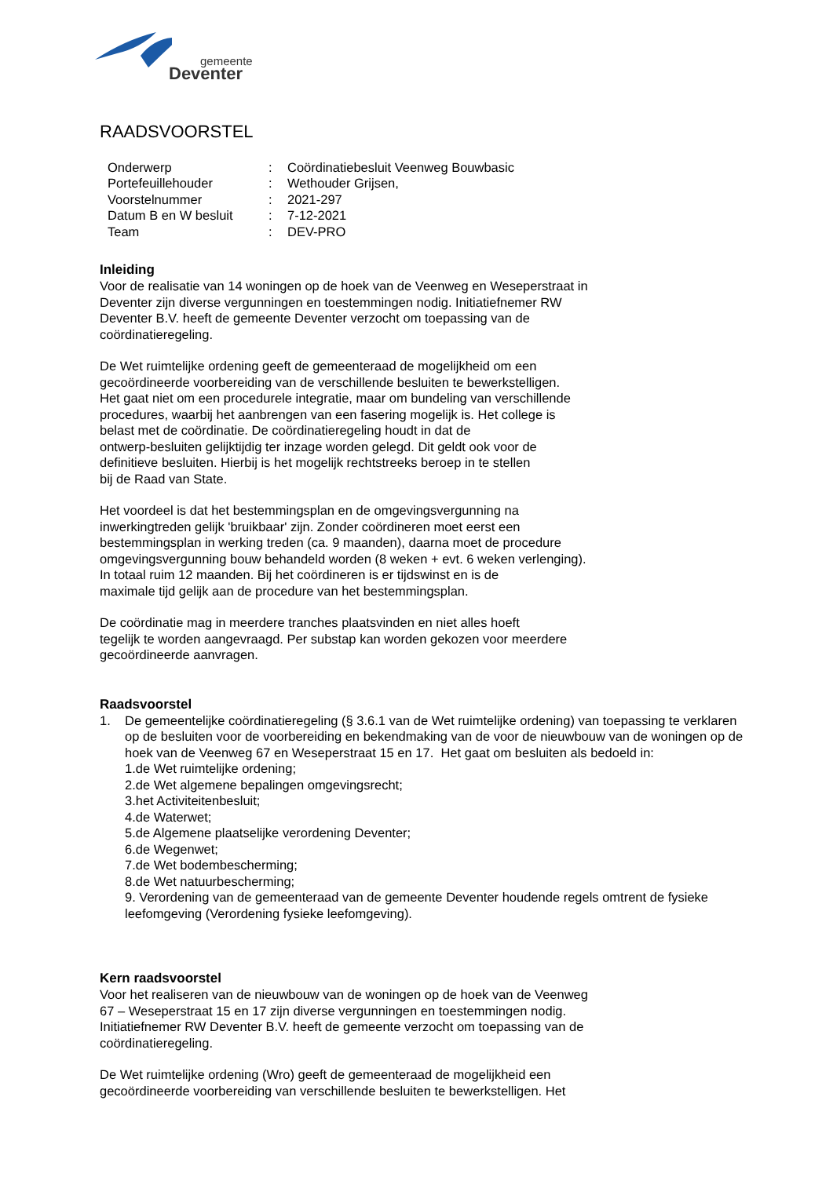gemeente
Deventer
RAADSVOORSTEL
| Onderwerp | : | Coördinatiebesluit Veenweg Bouwbasic |
| Portefeuillehouder | : | Wethouder Grijsen, |
| Voorstelnummer | : | 2021-297 |
| Datum B en W besluit | : | 7-12-2021 |
| Team | : | DEV-PRO |
Inleiding
Voor de realisatie van 14 woningen op de hoek van de Veenweg en Weseperstraat in
Deventer zijn diverse vergunningen en toestemmingen nodig. Initiatiefnemer RW
Deventer B.V. heeft de gemeente Deventer verzocht om toepassing van de
coördinatieregeling.
De Wet ruimtelijke ordening geeft de gemeenteraad de mogelijkheid om een
gecoördineerde voorbereiding van de verschillende besluiten te bewerkstelligen.
Het gaat niet om een procedurele integratie, maar om bundeling van verschillende
procedures, waarbij het aanbrengen van een fasering mogelijk is. Het college is
belast met de coördinatie. De coördinatieregeling houdt in dat de
ontwerp-besluiten gelijktijdig ter inzage worden gelegd. Dit geldt ook voor de
definitieve besluiten. Hierbij is het mogelijk rechtstreeks beroep in te stellen
bij de Raad van State.
Het voordeel is dat het bestemmingsplan en de omgevingsvergunning na
inwerkingtreden gelijk 'bruikbaar' zijn. Zonder coördineren moet eerst een
bestemmingsplan in werking treden (ca. 9 maanden), daarna moet de procedure
omgevingsvergunning bouw behandeld worden (8 weken + evt. 6 weken verlenging).
In totaal ruim 12 maanden. Bij het coördineren is er tijdswinst en is de
maximale tijd gelijk aan de procedure van het bestemmingsplan.
De coördinatie mag in meerdere tranches plaatsvinden en niet alles hoeft
tegelijk te worden aangevraagd. Per substap kan worden gekozen voor meerdere
gecoördineerde aanvragen.
Raadsvoorstel
1. De gemeentelijke coördinatieregeling (§ 3.6.1 van de Wet ruimtelijke ordening) van toepassing te verklaren op de besluiten voor de voorbereiding en bekendmaking van de voor de nieuwbouw van de woningen op de hoek van de Veenweg 67 en Weseperstraat 15 en 17. Het gaat om besluiten als bedoeld in:
1.de Wet ruimtelijke ordening;
2.de Wet algemene bepalingen omgevingsrecht;
3.het Activiteitenbesluit;
4.de Waterwet;
5.de Algemene plaatselijke verordening Deventer;
6.de Wegenwet;
7.de Wet bodembescherming;
8.de Wet natuurbescherming;
9. Verordening van de gemeenteraad van de gemeente Deventer houdende regels omtrent de fysieke leefomgeving (Verordening fysieke leefomgeving).
Kern raadsvoorstel
Voor het realiseren van de nieuwbouw van de woningen op de hoek van de Veenweg
67 – Weseperstraat 15 en 17 zijn diverse vergunningen en toestemmingen nodig.
Initiatiefnemer RW Deventer B.V. heeft de gemeente verzocht om toepassing van de
coördinatieregeling.
De Wet ruimtelijke ordening (Wro) geeft de gemeenteraad de mogelijkheid een
gecoördineerde voorbereiding van verschillende besluiten te bewerkstelligen. Het